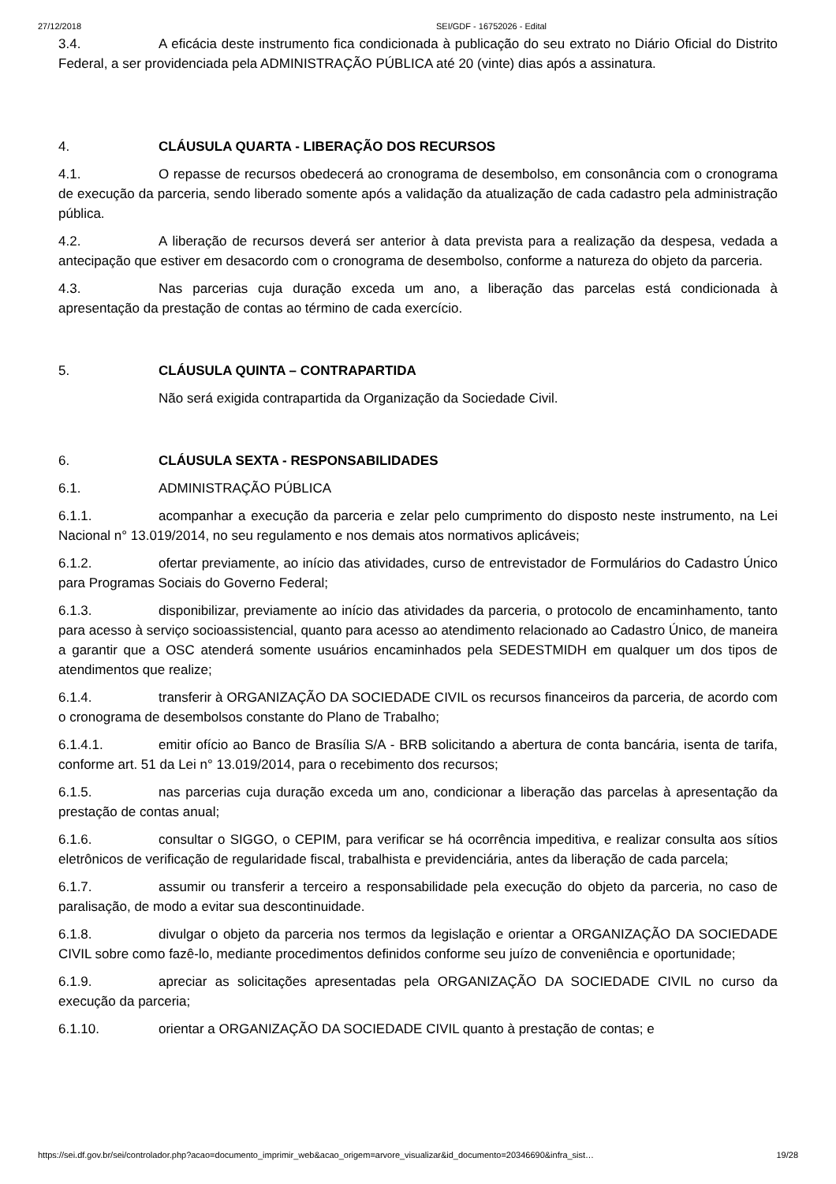27/12/2018 SEI/GDF - 16752026 - Edital
3.4. A eficácia deste instrumento fica condicionada à publicação do seu extrato no Diário Oficial do Distrito Federal, a ser providenciada pela ADMINISTRAÇÃO PÚBLICA até 20 (vinte) dias após a assinatura.
4. CLÁUSULA QUARTA - LIBERAÇÃO DOS RECURSOS
4.1. O repasse de recursos obedecerá ao cronograma de desembolso, em consonância com o cronograma de execução da parceria, sendo liberado somente após a validação da atualização de cada cadastro pela administração pública.
4.2. A liberação de recursos deverá ser anterior à data prevista para a realização da despesa, vedada a antecipação que estiver em desacordo com o cronograma de desembolso, conforme a natureza do objeto da parceria.
4.3. Nas parcerias cuja duração exceda um ano, a liberação das parcelas está condicionada à apresentação da prestação de contas ao término de cada exercício.
5. CLÁUSULA QUINTA – CONTRAPARTIDA
Não será exigida contrapartida da Organização da Sociedade Civil.
6. CLÁUSULA SEXTA - RESPONSABILIDADES
6.1. ADMINISTRAÇÃO PÚBLICA
6.1.1. acompanhar a execução da parceria e zelar pelo cumprimento do disposto neste instrumento, na Lei Nacional n° 13.019/2014, no seu regulamento e nos demais atos normativos aplicáveis;
6.1.2. ofertar previamente, ao início das atividades, curso de entrevistador de Formulários do Cadastro Único para Programas Sociais do Governo Federal;
6.1.3. disponibilizar, previamente ao início das atividades da parceria, o protocolo de encaminhamento, tanto para acesso à serviço socioassistencial, quanto para acesso ao atendimento relacionado ao Cadastro Único, de maneira a garantir que a OSC atenderá somente usuários encaminhados pela SEDESTMIDH em qualquer um dos tipos de atendimentos que realize;
6.1.4. transferir à ORGANIZAÇÃO DA SOCIEDADE CIVIL os recursos financeiros da parceria, de acordo com o cronograma de desembolsos constante do Plano de Trabalho;
6.1.4.1. emitir ofício ao Banco de Brasília S/A - BRB solicitando a abertura de conta bancária, isenta de tarifa, conforme art. 51 da Lei n° 13.019/2014, para o recebimento dos recursos;
6.1.5. nas parcerias cuja duração exceda um ano, condicionar a liberação das parcelas à apresentação da prestação de contas anual;
6.1.6. consultar o SIGGO, o CEPIM, para verificar se há ocorrência impeditiva, e realizar consulta aos sítios eletrônicos de verificação de regularidade fiscal, trabalhista e previdenciária, antes da liberação de cada parcela;
6.1.7. assumir ou transferir a terceiro a responsabilidade pela execução do objeto da parceria, no caso de paralisação, de modo a evitar sua descontinuidade.
6.1.8. divulgar o objeto da parceria nos termos da legislação e orientar a ORGANIZAÇÃO DA SOCIEDADE CIVIL sobre como fazê-lo, mediante procedimentos definidos conforme seu juízo de conveniência e oportunidade;
6.1.9. apreciar as solicitações apresentadas pela ORGANIZAÇÃO DA SOCIEDADE CIVIL no curso da execução da parceria;
6.1.10. orientar a ORGANIZAÇÃO DA SOCIEDADE CIVIL quanto à prestação de contas; e
https://sei.df.gov.br/sei/controlador.php?acao=documento_imprimir_web&acao_origem=arvore_visualizar&id_documento=20346690&infra_sist… 19/28